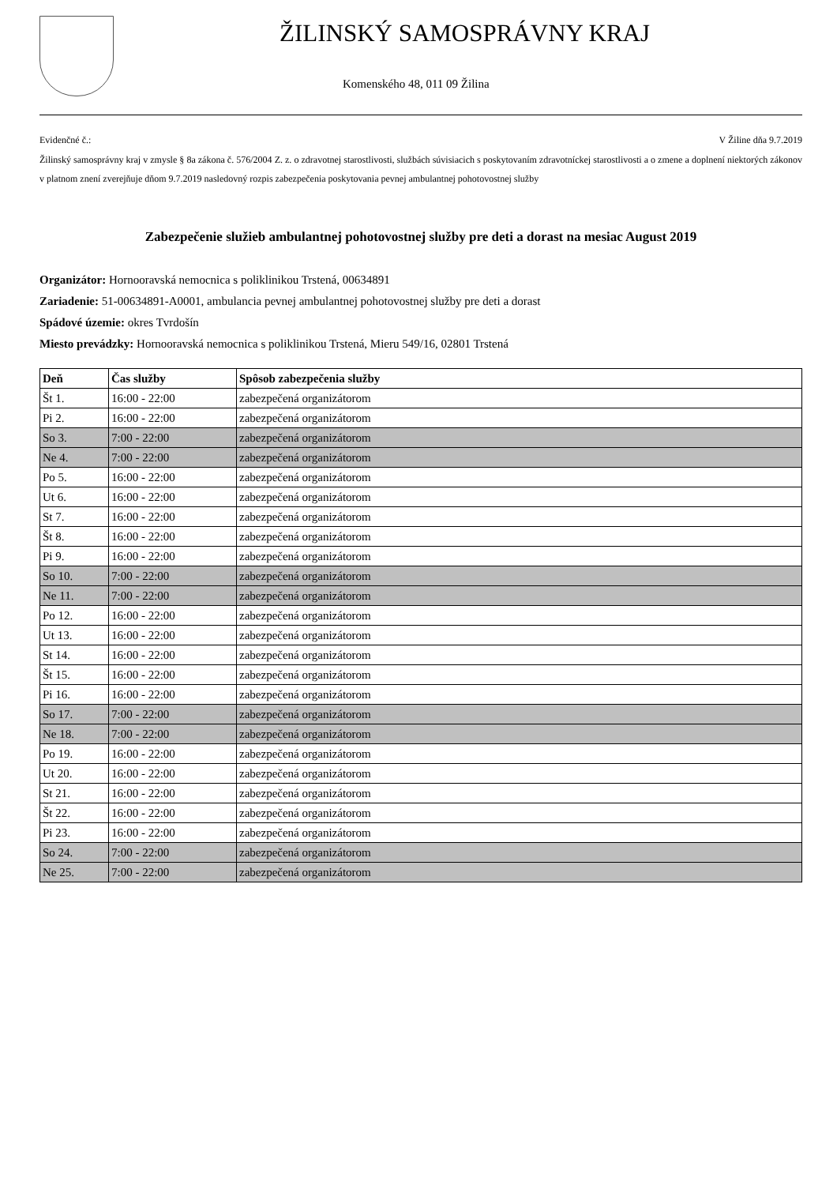ŽILINSKÝ SAMOSPRÁVNY KRAJ
Komenského 48, 011 09 Žilina
Evidenčné č.: V Žiline dňa 9.7.2019
Žilinský samosprávny kraj v zmysle § 8a zákona č. 576/2004 Z. z. o zdravotnej starostlivosti, službách súvisiacich s poskytovaním zdravotníckej starostlivosti a o zmene a doplnení niektorých zákonov v platnom znení zverejňuje dňom 9.7.2019 nasledovný rozpis zabezpečenia poskytovania pevnej ambulantnej pohotovostnej služby
Zabezpečenie služieb ambulantnej pohotovostnej služby pre deti a dorast na mesiac August 2019
Organizátor: Hornooravská nemocnica s poliklinikou Trstená, 00634891
Zariadenie: 51-00634891-A0001, ambulancia pevnej ambulantnej pohotovostnej služby pre deti a dorast
Spádové územie: okres Tvrdošín
Miesto prevádzky: Hornooravská nemocnica s poliklinikou Trstená, Mieru 549/16, 02801 Trstená
| Deň | Čas služby | Spôsob zabezpečenia služby |
| --- | --- | --- |
| Št 1. | 16:00 - 22:00 | zabezpečená organizátorom |
| Pi 2. | 16:00 - 22:00 | zabezpečená organizátorom |
| So 3. | 7:00 - 22:00 | zabezpečená organizátorom |
| Ne 4. | 7:00 - 22:00 | zabezpečená organizátorom |
| Po 5. | 16:00 - 22:00 | zabezpečená organizátorom |
| Ut 6. | 16:00 - 22:00 | zabezpečená organizátorom |
| St 7. | 16:00 - 22:00 | zabezpečená organizátorom |
| Št 8. | 16:00 - 22:00 | zabezpečená organizátorom |
| Pi 9. | 16:00 - 22:00 | zabezpečená organizátorom |
| So 10. | 7:00 - 22:00 | zabezpečená organizátorom |
| Ne 11. | 7:00 - 22:00 | zabezpečená organizátorom |
| Po 12. | 16:00 - 22:00 | zabezpečená organizátorom |
| Ut 13. | 16:00 - 22:00 | zabezpečená organizátorom |
| St 14. | 16:00 - 22:00 | zabezpečená organizátorom |
| Št 15. | 16:00 - 22:00 | zabezpečená organizátorom |
| Pi 16. | 16:00 - 22:00 | zabezpečená organizátorom |
| So 17. | 7:00 - 22:00 | zabezpečená organizátorom |
| Ne 18. | 7:00 - 22:00 | zabezpečená organizátorom |
| Po 19. | 16:00 - 22:00 | zabezpečená organizátorom |
| Ut 20. | 16:00 - 22:00 | zabezpečená organizátorom |
| St 21. | 16:00 - 22:00 | zabezpečená organizátorom |
| Št 22. | 16:00 - 22:00 | zabezpečená organizátorom |
| Pi 23. | 16:00 - 22:00 | zabezpečená organizátorom |
| So 24. | 7:00 - 22:00 | zabezpečená organizátorom |
| Ne 25. | 7:00 - 22:00 | zabezpečená organizátorom |